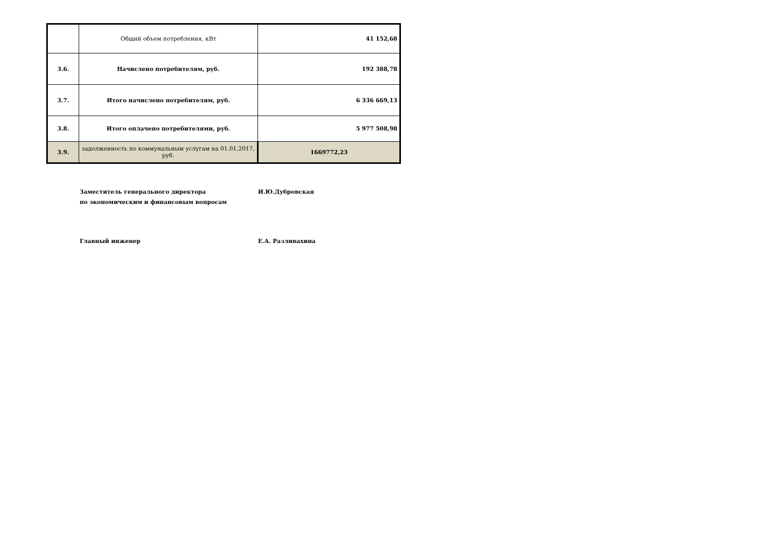| | Общий объем потребления, кВт | 41 152,68 |
| 3.6. | Начислено потребителям, руб. | 192 388,78 |
| 3.7. | Итого начислено потребителям, руб. | 6 336 669,13 |
| 3.8. | Итого оплачено потребителями, руб. | 5 977 508,98 |
| 3.9. | задолженность по коммунальным услугам на 01.01.2017, руб. | 1669772,23 |
Заместитель генерального директора
по экономическим и финансовым вопросам
И.Ю.Дубровская
Главный инженер Е.А. Разливахина